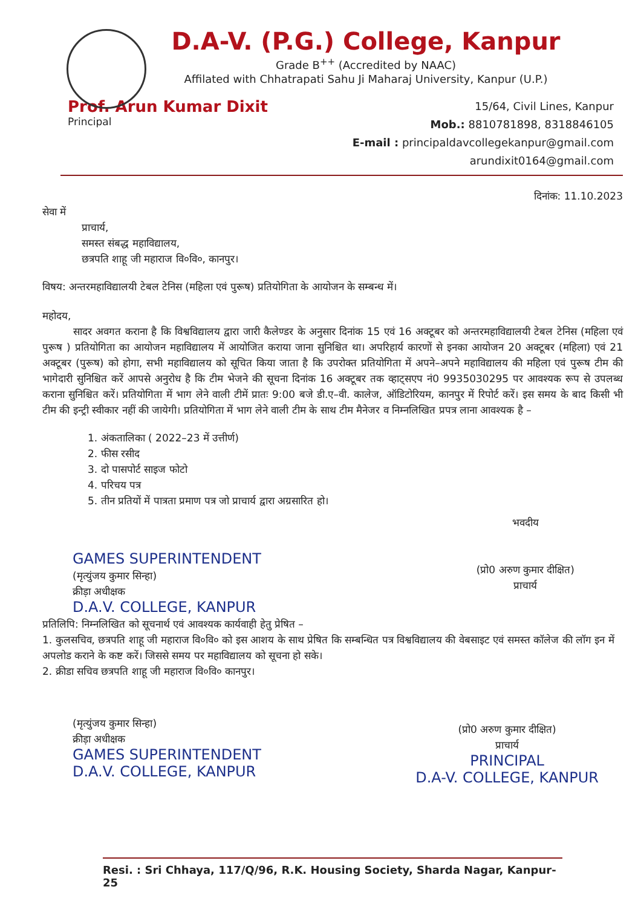D.A-V. (P.G.) College, Kanpur
Grade B<sup>++</sup> (Accredited by NAAC)
Affilated with Chhatrapati Sahu Ji Maharaj University, Kanpur (U.P.)
Prof. Arun Kumar Dixit
Principal
15/64, Civil Lines, Kanpur
Mob.: 8810781898, 8318846105
E-mail : principaldavcollegekanpur@gmail.com
arundixit0164@gmail.com
दिनांक: 11.10.2023
सेवा में
प्राचार्य,
समस्त संबद्ध महाविद्यालय,
छत्रपति शाहू जी महाराज वि०वि०, कानपुर।
विषय: अन्तरमहाविद्यालयी टेबल टेनिस (महिला एवं पुरूष) प्रतियोगिता के आयोजन के सम्बन्ध में।
महोदय,
सादर अवगत कराना है कि विश्वविद्यालय द्वारा जारी कैलेण्डर के अनुसार दिनांक 15 एवं 16 अक्टूबर को अन्तरमहाविद्यालयी टेबल टेनिस (महिला एवं पुरूष ) प्रतियोगिता का आयोजन महाविद्यालय में आयोजित कराया जाना सुनिश्चित था। अपरिहार्य कारणों से इनका आयोजन 20 अक्टूबर (महिला) एवं 21 अक्टूबर (पुरूष) को होगा, सभी महाविद्यालय को सूचित किया जाता है कि उपरोक्त प्रतियोगिता में अपने–अपने महाविद्यालय की महिला एवं पुरूष टीम की भागेदारी सुनिश्चित करें आपसे अनुरोध है कि टीम भेजने की सूचना दिनांक 16 अक्टूबर तक व्हाट्सएप नं0 9935030295 पर आवश्यक रूप से उपलब्ध कराना सुनिश्चित करें। प्रतियोगिता में भाग लेने वाली टीमें प्रातः 9:00 बजे डी.ए–वी. कालेज, ऑडिटोरियम, कानपुर में रिपोर्ट करें। इस समय के बाद किसी भी टीम की इन्ट्री स्वीकार नहीं की जायेगी। प्रतियोगिता में भाग लेने वाली टीम के साथ टीम मैनेजर व निम्नलिखित प्रपत्र लाना आवश्यक है –
1. अंकतालिका ( 2022–23 में उत्तीर्ण)
2. फीस रसीद
3. दो पासपोर्ट साइज फोटो
4. परिचय पत्र
5. तीन प्रतियों में पात्रता प्रमाण पत्र जो प्राचार्य द्वारा अग्रसारित हो।
GAMES SUPERINTENDENT
(मृत्युंजय कुमार सिन्हा)
क्रीड़ा अधीक्षक
D.A.V. COLLEGE, KANPUR
भवदीय
(प्रो0 अरुण कुमार दीक्षित)
प्राचार्य
प्रतिलिपि: निम्नलिखित को सूचनार्थ एवं आवश्यक कार्यवाही हेतु प्रेषित –
1. कुलसचिव, छत्रपति शाहू जी महाराज वि०वि० को इस आशय के साथ प्रेषित कि सम्बन्धित पत्र विश्वविद्यालय की वेबसाइट एवं समस्त कॉलेज की लॉग इन में अपलोड कराने के कष्ट करें। जिससे समय पर महाविद्यालय को सूचना हो सके।
2. क्रीडा सचिव छत्रपति शाहू जी महाराज वि०वि० कानपुर।
(मृत्युंजय कुमार सिन्हा)
क्रीड़ा अधीक्षक
GAMES SUPERINTENDENT
D.A.V. COLLEGE, KANPUR
(प्रो0 अरुण कुमार दीक्षित)
प्राचार्य
PRINCIPAL
D.A-V. COLLEGE, KANPUR
Resi. : Sri Chhaya, 117/Q/96, R.K. Housing Society, Sharda Nagar, Kanpur-25